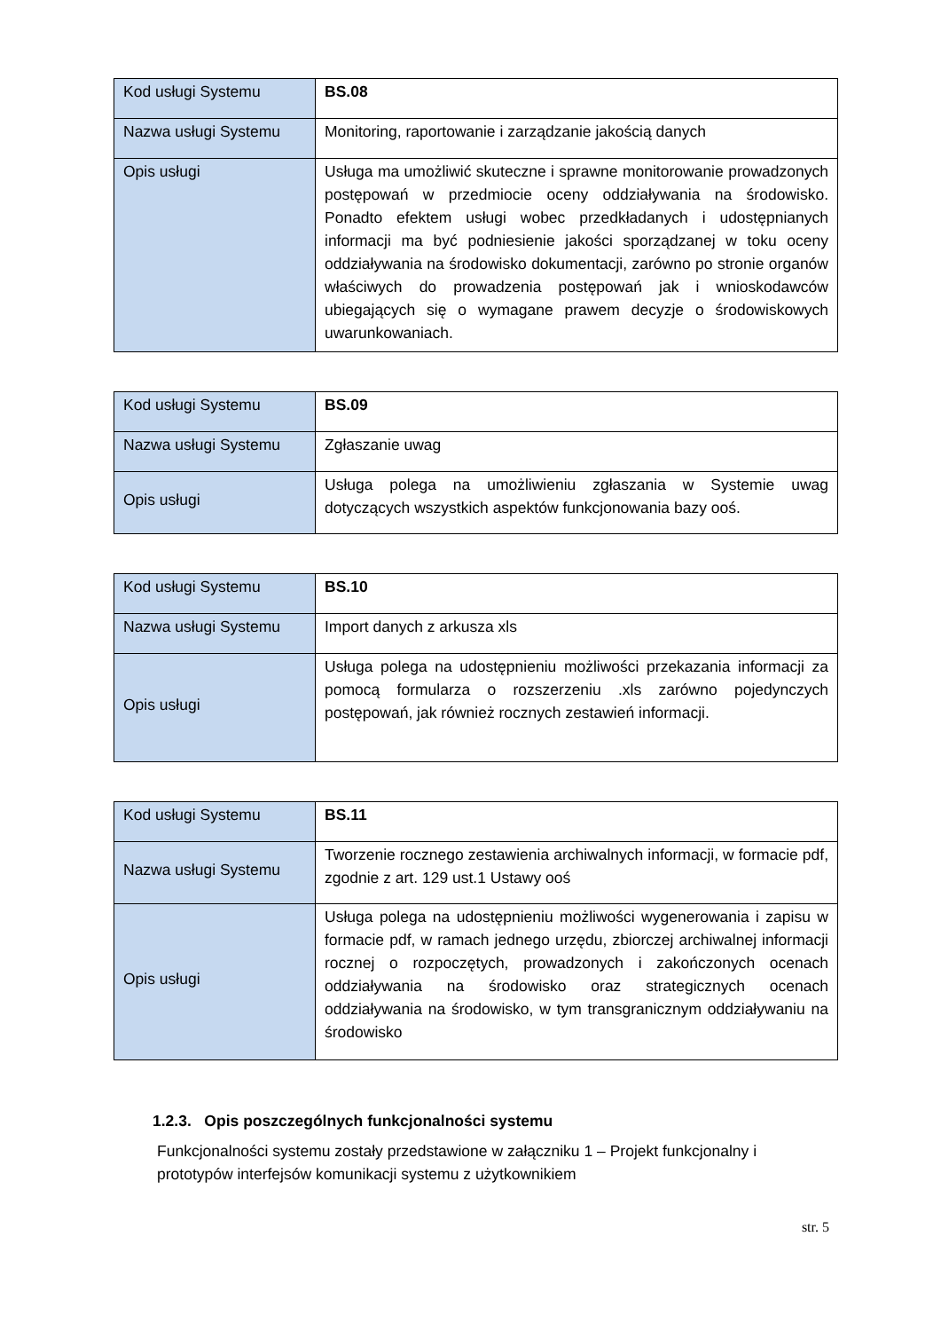| Kod usługi Systemu | BS.08 |
| Nazwa usługi Systemu | Monitoring, raportowanie i zarządzanie jakością danych |
| Opis usługi | Usługa ma umożliwić skuteczne i sprawne monitorowanie prowadzonych postępowań w przedmiocie oceny oddziaływania na środowisko. Ponadto efektem usługi wobec przedkładanych i udostępnianych informacji ma być podniesienie jakości sporządzanej w toku oceny oddziaływania na środowisko dokumentacji, zarówno po stronie organów właściwych do prowadzenia postępowań jak i wnioskodawców ubiegających się o wymagane prawem decyzje o środowiskowych uwarunkowaniach. |
| Kod usługi Systemu | BS.09 |
| Nazwa usługi Systemu | Zgłaszanie uwag |
| Opis usługi | Usługa polega na umożliwieniu zgłaszania w Systemie uwag dotyczących wszystkich aspektów funkcjonowania bazy ooś. |
| Kod usługi Systemu | BS.10 |
| Nazwa usługi Systemu | Import danych z arkusza xls |
| Opis usługi | Usługa polega na udostępnieniu możliwości przekazania informacji za pomocą formularza o rozszerzeniu .xls zarówno pojedynczych postępowań, jak również rocznych zestawień informacji. |
| Kod usługi Systemu | BS.11 |
| Nazwa usługi Systemu | Tworzenie rocznego zestawienia archiwalnych informacji, w formacie pdf, zgodnie z art. 129 ust.1 Ustawy ooś |
| Opis usługi | Usługa polega na udostępnieniu możliwości wygenerowania i zapisu w formacie pdf, w ramach jednego urzędu, zbiorczej archiwalnej informacji rocznej o rozpoczętych, prowadzonych i zakończonych ocenach oddziaływania na środowisko oraz strategicznych ocenach oddziaływania na środowisko, w tym transgranicznym oddziaływaniu na środowisko |
1.2.3. Opis poszczególnych funkcjonalności systemu
Funkcjonalności systemu zostały przedstawione w załączniku 1 – Projekt funkcjonalny i prototypów interfejsów komunikacji systemu z użytkownikiem
str. 5